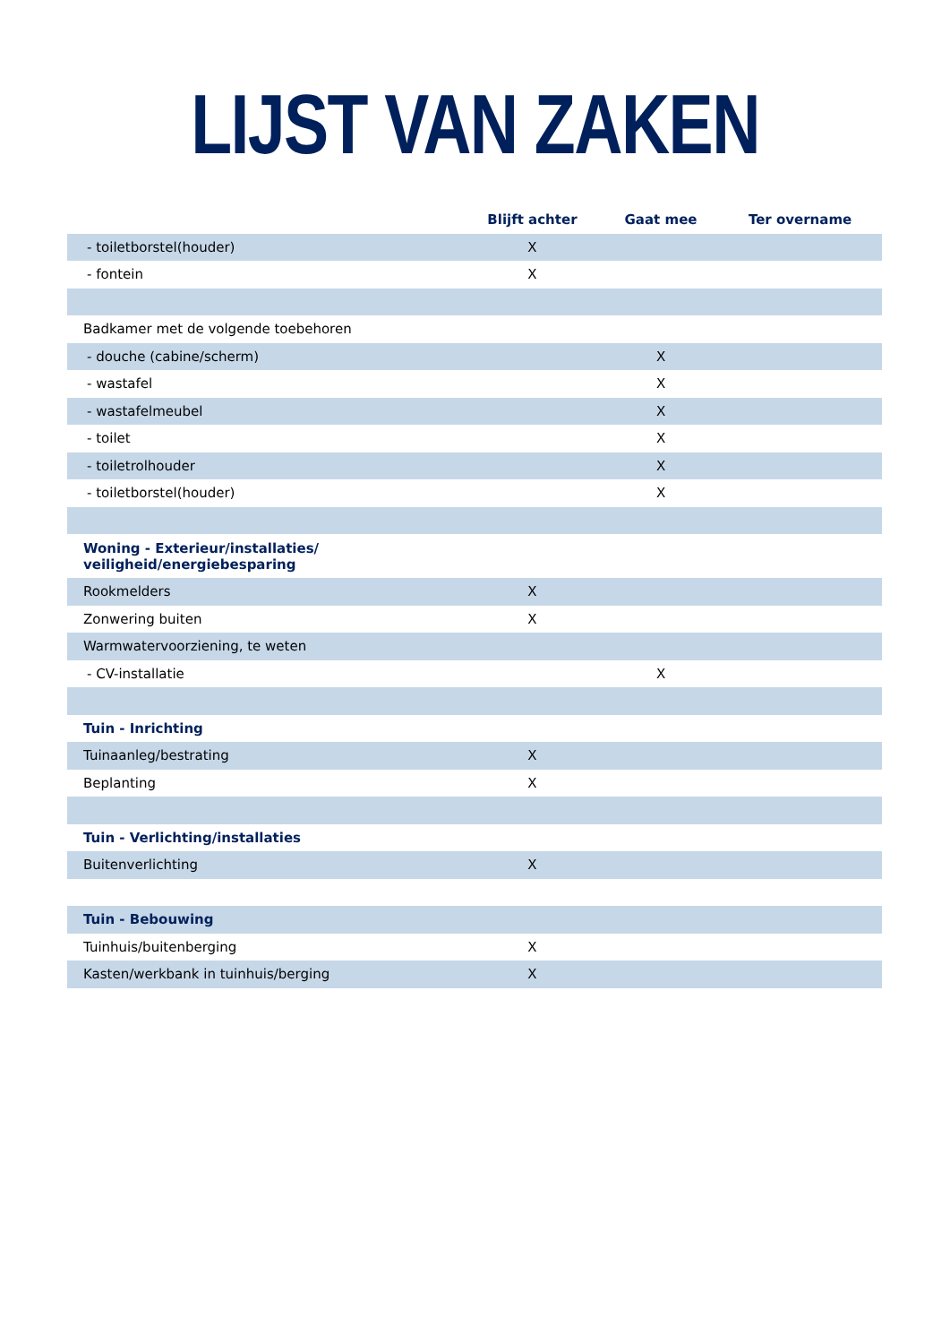LIJST VAN ZAKEN
| | Blijft achter | Gaat mee | Ter overname |
| --- | --- | --- | --- |
| - toiletborstel(houder) | X | | |
| - fontein | X | | |
| Badkamer met de volgende toebehoren | | | |
| - douche (cabine/scherm) | | X | |
| - wastafel | | X | |
| - wastafelmeubel | | X | |
| - toilet | | X | |
| - toiletrolhouder | | X | |
| - toiletborstel(houder) | | X | |
| Woning - Exterieur/installaties/ veiligheid/energiebesparing | | | |
| Rookmelders | X | | |
| Zonwering buiten | X | | |
| Warmwatervoorziening, te weten | | | |
| - CV-installatie | | X | |
| Tuin - Inrichting | | | |
| Tuinaanleg/bestrating | X | | |
| Beplanting | X | | |
| Tuin - Verlichting/installaties | | | |
| Buitenverlichting | X | | |
| Tuin - Bebouwing | | | |
| Tuinhuis/buitenberging | X | | |
| Kasten/werkbank in tuinhuis/berging | X | | |